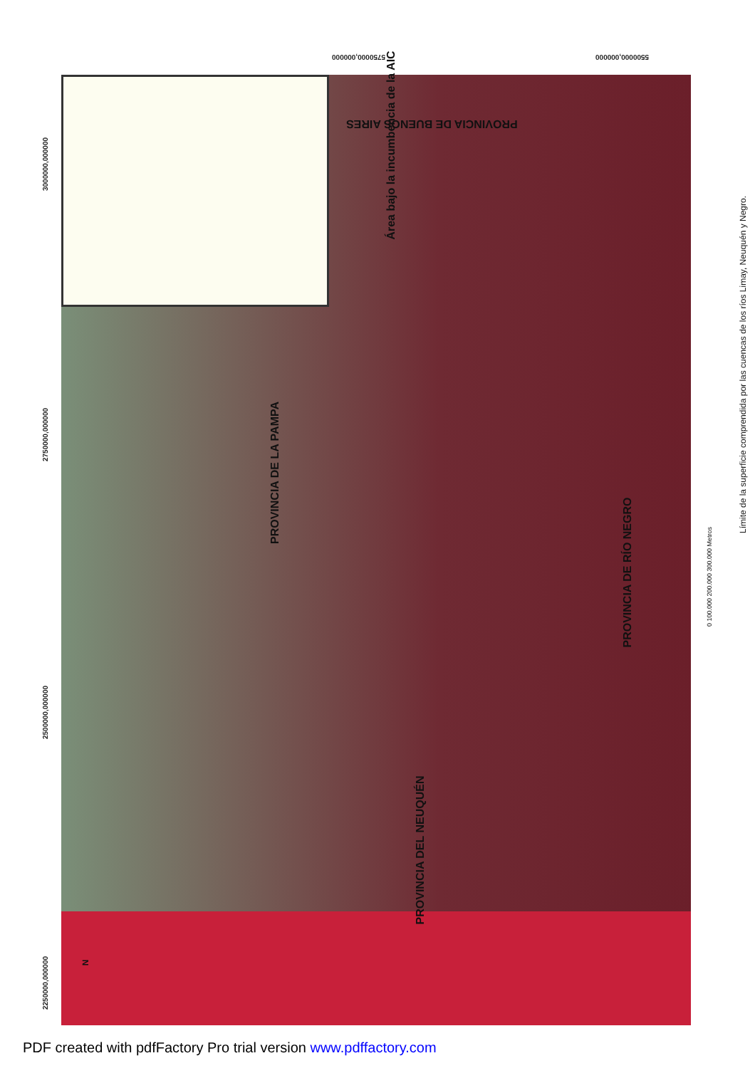5750000,000000 5500000,000000
3000000,000000
2750000,000000
2500000,000000
2250000,000000
Área bajo la incumbencia de la AIC
PROVINCIA DE BUENOS AIRES
PROVINCIA DE LA PAMPA
PROVINCIA DE RÍO NEGRO
PROVINCIA DEL NEUQUÉN
Límite de la superficie comprendida por las cuencas de los ríos Limay, Neuquén y Negro.
0 100.000 200.000 300.000 Metros
N
PDF created with pdfFactory Pro trial version www.pdffactory.com